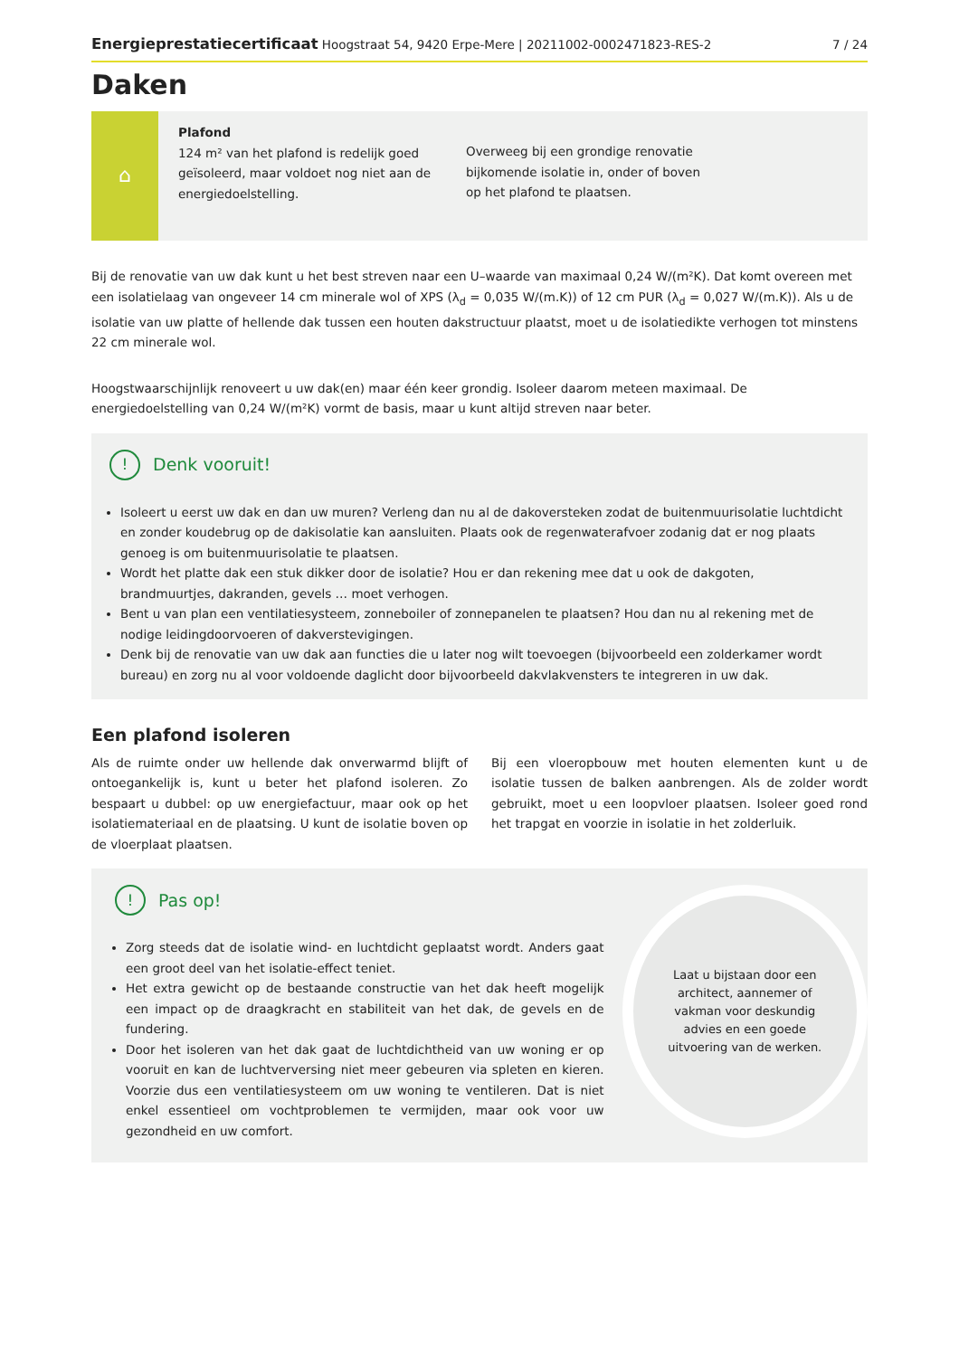Energieprestatiecertificaat Hoogstraat 54, 9420 Erpe-Mere | 20211002-0002471823-RES-2 7 / 24
Daken
⌂
Plafond
124 m² van het plafond is redelijk goed geïsoleerd, maar voldoet nog niet aan de energiedoelstelling.
Overweeg bij een grondige renovatie bijkomende isolatie in, onder of boven op het plafond te plaatsen.
Bij de renovatie van uw dak kunt u het best streven naar een U–waarde van maximaal 0,24 W/(m²K). Dat komt overeen met een isolatielaag van ongeveer 14 cm minerale wol of XPS (λ<sub>d</sub> = 0,035 W/(m.K)) of 12 cm PUR (λ<sub>d</sub> = 0,027 W/(m.K)). Als u de isolatie van uw platte of hellende dak tussen een houten dakstructuur plaatst, moet u de isolatiedikte verhogen tot minstens 22 cm minerale wol.
Hoogstwaarschijnlijk renoveert u uw dak(en) maar één keer grondig. Isoleer daarom meteen maximaal. De energiedoelstelling van 0,24 W/(m²K) vormt de basis, maar u kunt altijd streven naar beter.
! Denk vooruit!
Isoleert u eerst uw dak en dan uw muren? Verleng dan nu al de dakoversteken zodat de buitenmuurisolatie luchtdicht en zonder koudebrug op de dakisolatie kan aansluiten. Plaats ook de regenwaterafvoer zodanig dat er nog plaats genoeg is om buitenmuurisolatie te plaatsen.
Wordt het platte dak een stuk dikker door de isolatie? Hou er dan rekening mee dat u ook de dakgoten, brandmuurtjes, dakranden, gevels … moet verhogen.
Bent u van plan een ventilatiesysteem, zonneboiler of zonnepanelen te plaatsen? Hou dan nu al rekening met de nodige leidingdoorvoeren of dakverstevigingen.
Denk bij de renovatie van uw dak aan functies die u later nog wilt toevoegen (bijvoorbeeld een zolderkamer wordt bureau) en zorg nu al voor voldoende daglicht door bijvoorbeeld dakvlakvensters te integreren in uw dak.
Een plafond isoleren
Als de ruimte onder uw hellende dak onverwarmd blijft of ontoegankelijk is, kunt u beter het plafond isoleren. Zo bespaart u dubbel: op uw energiefactuur, maar ook op het isolatiemateriaal en de plaatsing. U kunt de isolatie boven op de vloerplaat plaatsen.
Bij een vloeropbouw met houten elementen kunt u de isolatie tussen de balken aanbrengen. Als de zolder wordt gebruikt, moet u een loopvloer plaatsen. Isoleer goed rond het trapgat en voorzie in isolatie in het zolderluik.
! Pas op!
Zorg steeds dat de isolatie wind- en luchtdicht geplaatst wordt. Anders gaat een groot deel van het isolatie-effect teniet.
Het extra gewicht op de bestaande constructie van het dak heeft mogelijk een impact op de draagkracht en stabiliteit van het dak, de gevels en de fundering.
Door het isoleren van het dak gaat de luchtdichtheid van uw woning er op vooruit en kan de luchtverversing niet meer gebeuren via spleten en kieren. Voorzie dus een ventilatiesysteem om uw woning te ventileren. Dat is niet enkel essentieel om vochtproblemen te vermijden, maar ook voor uw gezondheid en uw comfort.
Laat u bijstaan door een architect, aannemer of vakman voor deskundig advies en een goede uitvoering van de werken.